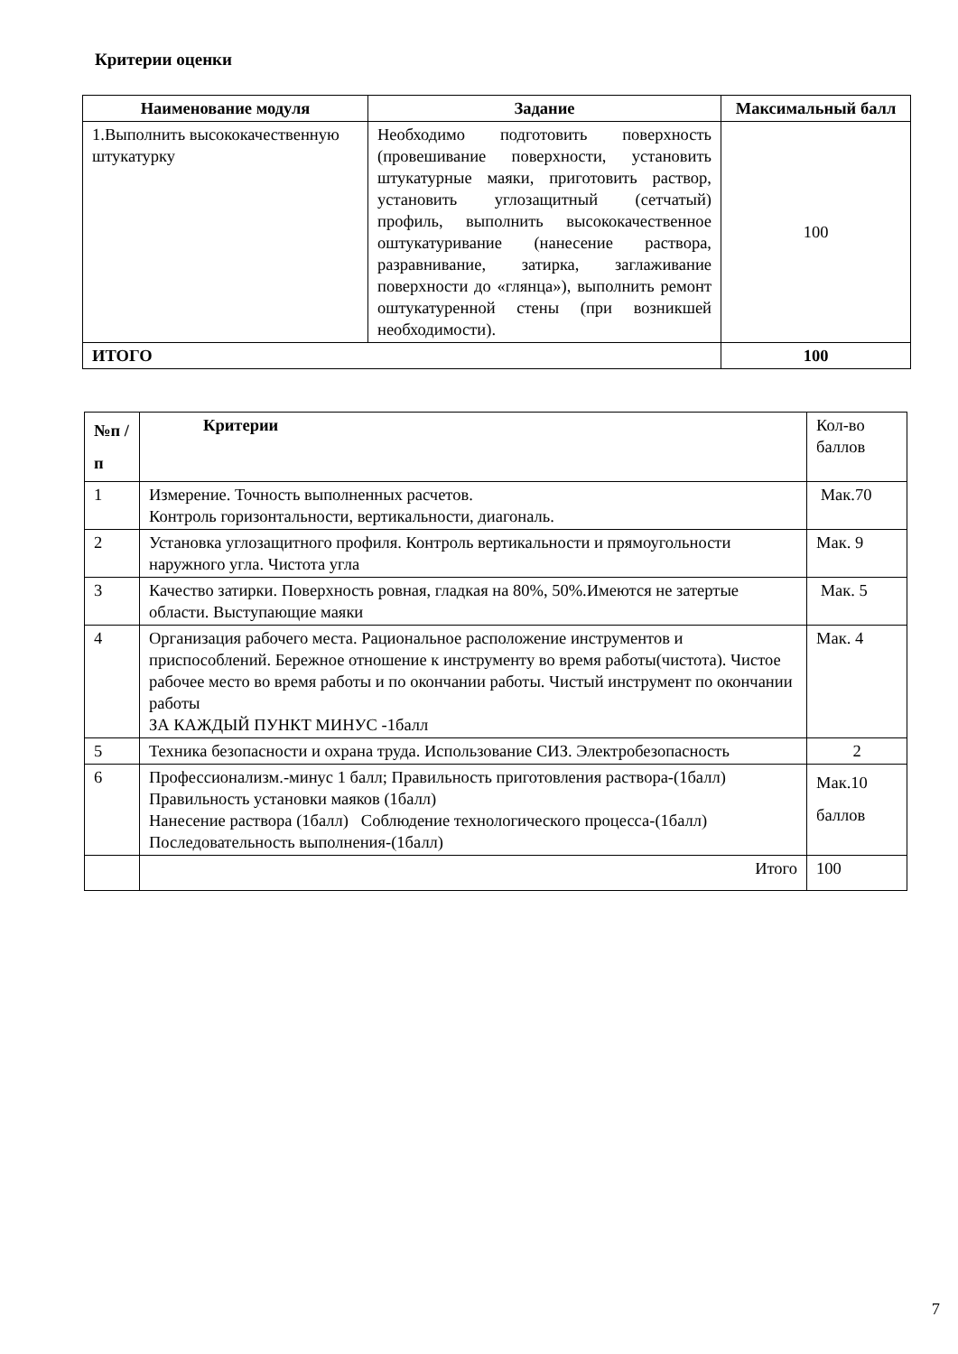Критерии оценки
| Наименование модуля | Задание | Максимальный балл |
| --- | --- | --- |
| 1.Выполнить высококачественную штукатурку | Необходимо подготовить поверхность (провешивание поверхности, установить штукатурные маяки, приготовить раствор, установить углозащитный (сетчатый) профиль, выполнить высококачественное оштукатуривание (нанесение раствора, разравнивание, затирка, заглаживание поверхности до «глянца»), выполнить ремонт оштукатуренной стены (при возникшей необходимости). | 100 |
| ИТОГО | | 100 |
| №п /п | Критерии | Кол-во баллов |
| 1 | Измерение. Точность выполненных расчетов. Контроль горизонтальности, вертикальности, диагональ. | Мак.70 |
| 2 | Установка углозащитного профиля. Контроль вертикальности и прямоугольности наружного угла. Чистота угла | Мак. 9 |
| 3 | Качество затирки. Поверхность ровная, гладкая на 80%, 50%.Имеются не затертые области. Выступающие маяки | Мак. 5 |
| 4 | Организация рабочего места. Рациональное расположение инструментов и приспособлений. Бережное отношение к инструменту во время работы(чистота). Чистое рабочее место во время работы и по окончании работы. Чистый инструмент по окончании работы ЗА КАЖДЫЙ ПУНКТ МИНУС -1балл | Мак. 4 |
| 5 | Техника безопасности и охрана труда. Использование СИЗ. Электробезопасность | 2 |
| 6 | Профессионализм.-минус 1 балл; Правильность приготовления раствора-(1балл) Правильность установки маяков (1балл) Нанесение раствора (1балл) Соблюдение технологического процесса-(1балл) Последовательность выполнения-(1балл) | Мак.10 баллов |
| | Итого | 100 |
7